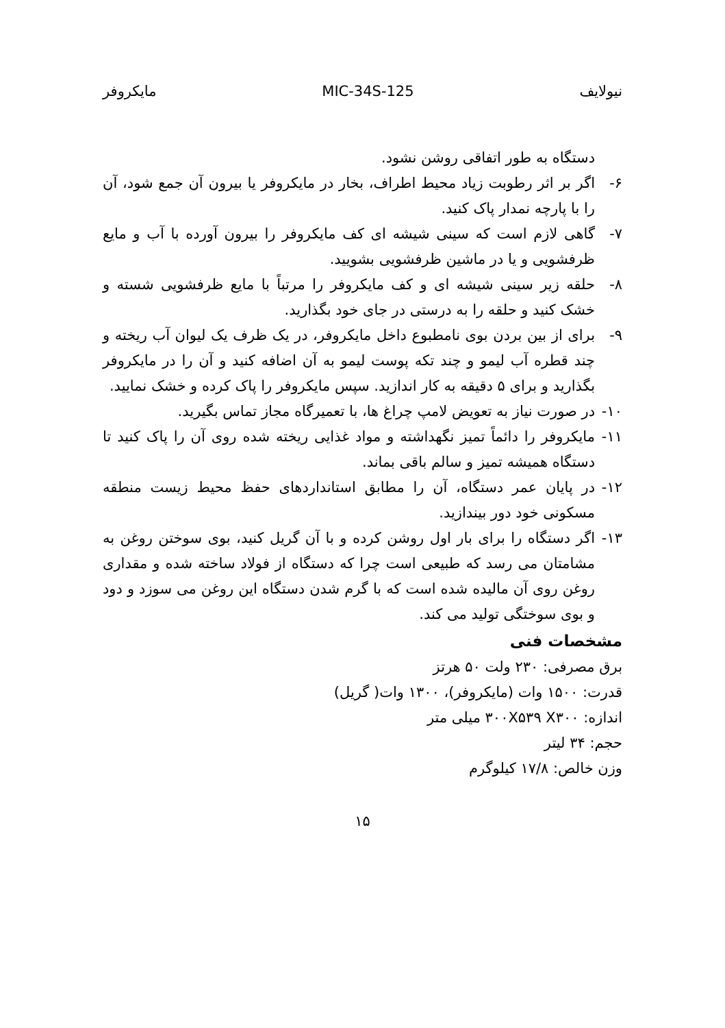نیولایف MIC-34S-125 مایکروفر
دستگاه به طور اتفاقی روشن نشود.
۶- اگر بر اثر رطوبت زیاد محیط اطراف، بخار در مایکروفر یا بیرون آن جمع شود، آن را با پارچه نمدار پاک کنید.
۷- گاهی لازم است که سینی شیشه ای کف مایکروفر را بیرون آورده با آب و مایع ظرفشویی و یا در ماشین ظرفشویی بشویید.
۸- حلقه زیر سینی شیشه ای و کف مایکروفر را مرتباً با مایع ظرفشویی شسته و خشک کنید و حلقه را به درستی در جای خود بگذارید.
۹- برای از بین بردن بوی نامطبوع داخل مایکروفر، در یک ظرف یک لیوان آب ریخته و چند قطره آب لیمو و چند تکه پوست لیمو به آن اضافه کنید و آن را در مایکروفر بگذارید و برای ۵ دقیقه به کار اندازید. سپس مایکروفر را پاک کرده و خشک نمایید.
۱۰- در صورت نیاز به تعویض لامپ چراغ ها، با تعمیرگاه مجاز تماس بگیرید.
۱۱- مایکروفر را دائماً تمیز نگهداشته و مواد غذایی ریخته شده روی آن را پاک کنید تا دستگاه همیشه تمیز و سالم باقی بماند.
۱۲- در پایان عمر دستگاه، آن را مطابق استانداردهای حفظ محیط زیست منطقه مسکونی خود دور بیندازید.
۱۳- اگر دستگاه را برای بار اول روشن کرده و با آن گریل کنید، بوی سوختن روغن به مشامتان می رسد که طبیعی است چرا که دستگاه از فولاد ساخته شده و مقداری روغن روی آن مالیده شده است که با گرم شدن دستگاه این روغن می سوزد و دود و بوی سوختگی تولید می کند.
مشخصات فنی
برق مصرفی: ۲۳۰ ولت ۵۰ هرتز
قدرت: ۱۵۰۰ وات (مایکروفر)، ۱۳۰۰ وات( گریل)
اندازه: ۳۰۰X۵۳۹ X۳۰۰ میلی متر
حجم: ۳۴ لیتر
وزن خالص: ۱۷/۸ کیلوگرم
۱۵